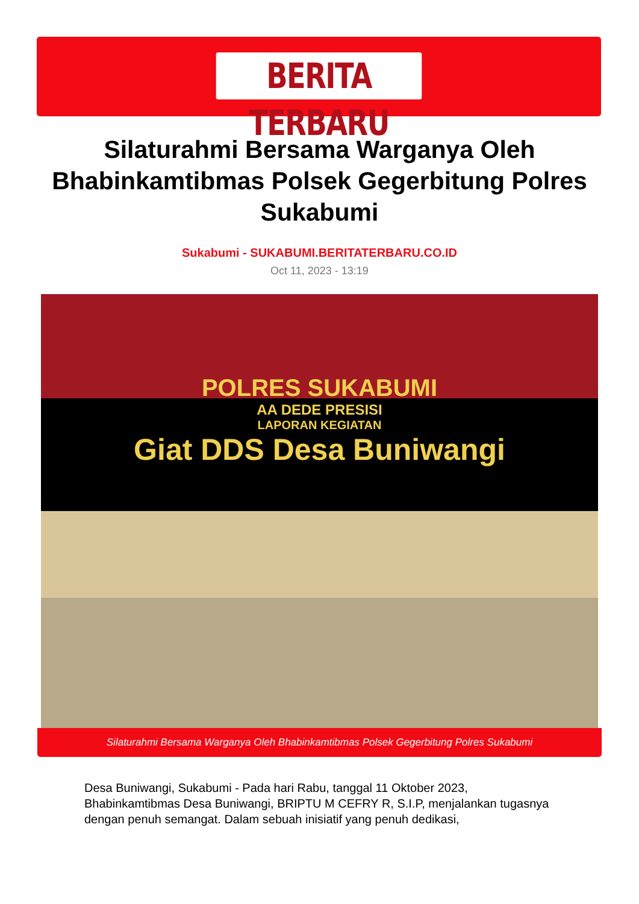BERITA TERBARU
Silaturahmi Bersama Warganya Oleh Bhabinkamtibmas Polsek Gegerbitung Polres Sukabumi
Sukabumi - SUKABUMI.BERITATERBARU.CO.ID
Oct 11, 2023 - 13:19
POLRES SUKABUMI
AA DEDE PRESISI
LAPORAN KEGIATAN
Giat DDS Desa Buniwangi
Silaturahmi Bersama Warganya Oleh Bhabinkamtibmas Polsek Gegerbitung Polres Sukabumi
Desa Buniwangi, Sukabumi - Pada hari Rabu, tanggal 11 Oktober 2023, Bhabinkamtibmas Desa Buniwangi, BRIPTU M CEFRY R, S.I.P, menjalankan tugasnya dengan penuh semangat. Dalam sebuah inisiatif yang penuh dedikasi,